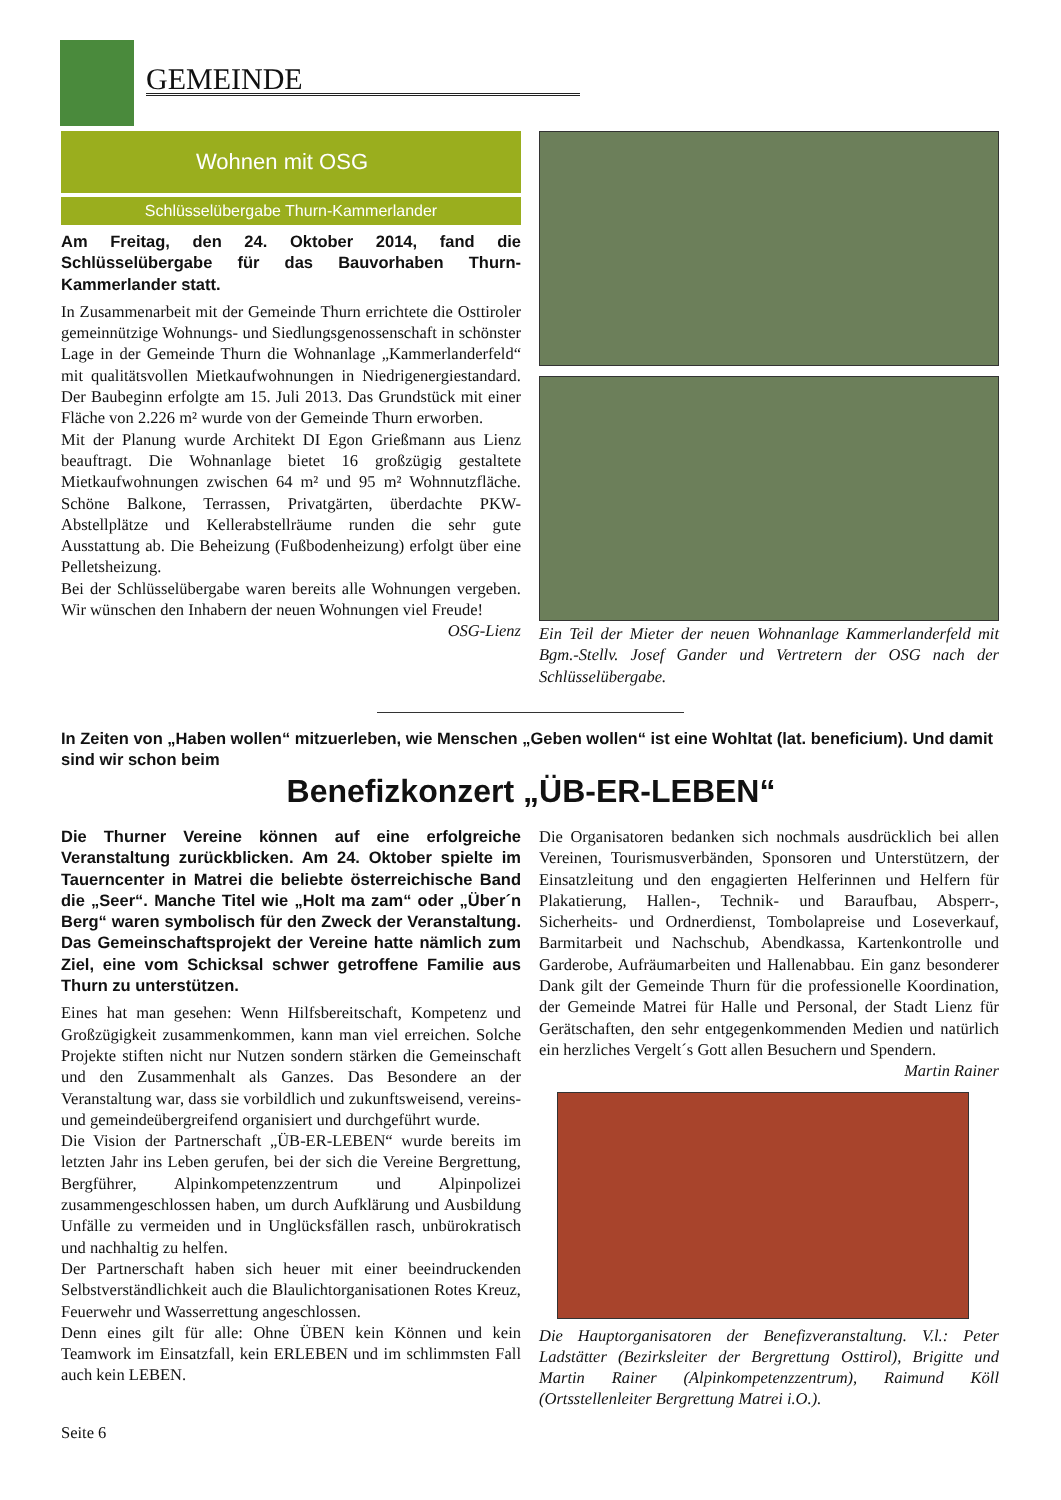GEMEINDE
Wohnen mit OSG
Schlüsselübergabe Thurn-Kammerlander
Am Freitag, den 24. Oktober 2014, fand die Schlüsselübergabe für das Bauvorhaben Thurn-Kammerlander statt.
In Zusammenarbeit mit der Gemeinde Thurn errichtete die Osttiroler gemeinnützige Wohnungs- und Siedlungsgenossenschaft in schönster Lage in der Gemeinde Thurn die Wohnanlage „Kammerlanderfeld“ mit qualitätsvollen Mietkaufwohnungen in Niedrigenergiestandard. Der Baubeginn erfolgte am 15. Juli 2013. Das Grundstück mit einer Fläche von 2.226 m² wurde von der Gemeinde Thurn erworben.
Mit der Planung wurde Architekt DI Egon Grießmann aus Lienz beauftragt. Die Wohnanlage bietet 16 großzügig gestaltete Mietkaufwohnungen zwischen 64 m² und 95 m² Wohnnutzfläche. Schöne Balkone, Terrassen, Privatgärten, überdachte PKW-Abstellplätze und Kellerabstellräume runden die sehr gute Ausstattung ab. Die Beheizung (Fußbodenheizung) erfolgt über eine Pelletsheizung.
Bei der Schlüsselübergabe waren bereits alle Wohnungen vergeben. Wir wünschen den Inhabern der neuen Wohnungen viel Freude!
OSG-Lienz
Ein Teil der Mieter der neuen Wohnanlage Kammerlanderfeld mit Bgm.-Stellv. Josef Gander und Vertretern der OSG nach der Schlüsselübergabe.
In Zeiten von „Haben wollen“ mitzuerleben, wie Menschen „Geben wollen“ ist eine Wohltat (lat. beneficium). Und damit sind wir schon beim
Benefizkonzert „ÜB-ER-LEBEN“
Die Thurner Vereine können auf eine erfolgreiche Veranstaltung zurückblicken. Am 24. Oktober spielte im Tauerncenter in Matrei die beliebte österreichische Band die „Seer“. Manche Titel wie „Holt ma zam“ oder „Über´n Berg“ waren symbolisch für den Zweck der Veranstaltung. Das Gemeinschaftsprojekt der Vereine hatte nämlich zum Ziel, eine vom Schicksal schwer getroffene Familie aus Thurn zu unterstützen.
Eines hat man gesehen: Wenn Hilfsbereitschaft, Kompetenz und Großzügigkeit zusammenkommen, kann man viel erreichen. Solche Projekte stiften nicht nur Nutzen sondern stärken die Gemeinschaft und den Zusammenhalt als Ganzes. Das Besondere an der Veranstaltung war, dass sie vorbildlich und zukunftsweisend, vereins- und gemeindeübergreifend organisiert und durchgeführt wurde.
Die Vision der Partnerschaft „ÜB-ER-LEBEN“ wurde bereits im letzten Jahr ins Leben gerufen, bei der sich die Vereine Bergrettung, Bergführer, Alpinkompetenzzentrum und Alpinpolizei zusammengeschlossen haben, um durch Aufklärung und Ausbildung Unfälle zu vermeiden und in Unglücksfällen rasch, unbürokratisch und nachhaltig zu helfen.
Der Partnerschaft haben sich heuer mit einer beeindruckenden Selbstverständlichkeit auch die Blaulichtorganisationen Rotes Kreuz, Feuerwehr und Wasserrettung angeschlossen.
Denn eines gilt für alle: Ohne ÜBEN kein Können und kein Teamwork im Einsatzfall, kein ERLEBEN und im schlimmsten Fall auch kein LEBEN.
Seite 6
Die Organisatoren bedanken sich nochmals ausdrücklich bei allen Vereinen, Tourismusverbänden, Sponsoren und Unterstützern, der Einsatzleitung und den engagierten Helferinnen und Helfern für Plakatierung, Hallen-, Technik- und Barauf­bau, Absperr-, Sicherheits- und Ordnerdienst, Tombolapreise und Loseverkauf, Barmitarbeit und Nachschub, Abendkassa, Kartenkontrolle und Garderobe, Aufräumarbeiten und Hallenabbau. Ein ganz besonderer Dank gilt der Gemeinde Thurn für die professionelle Koordination, der Gemeinde Matrei für Halle und Personal, der Stadt Lienz für Gerätschaften, den sehr entgegenkommenden Medien und natürlich ein herzliches Vergelt´s Gott allen Besuchern und Spendern.
Martin Rainer
Die Hauptorganisatoren der Benefizveranstaltung. V.l.: Peter Ladstätter (Bezirksleiter der Bergrettung Osttirol), Brigitte und Martin Rainer (Alpinkompetenzzentrum), Raimund Köll (Ortsstellenleiter Bergrettung Matrei i.O.).